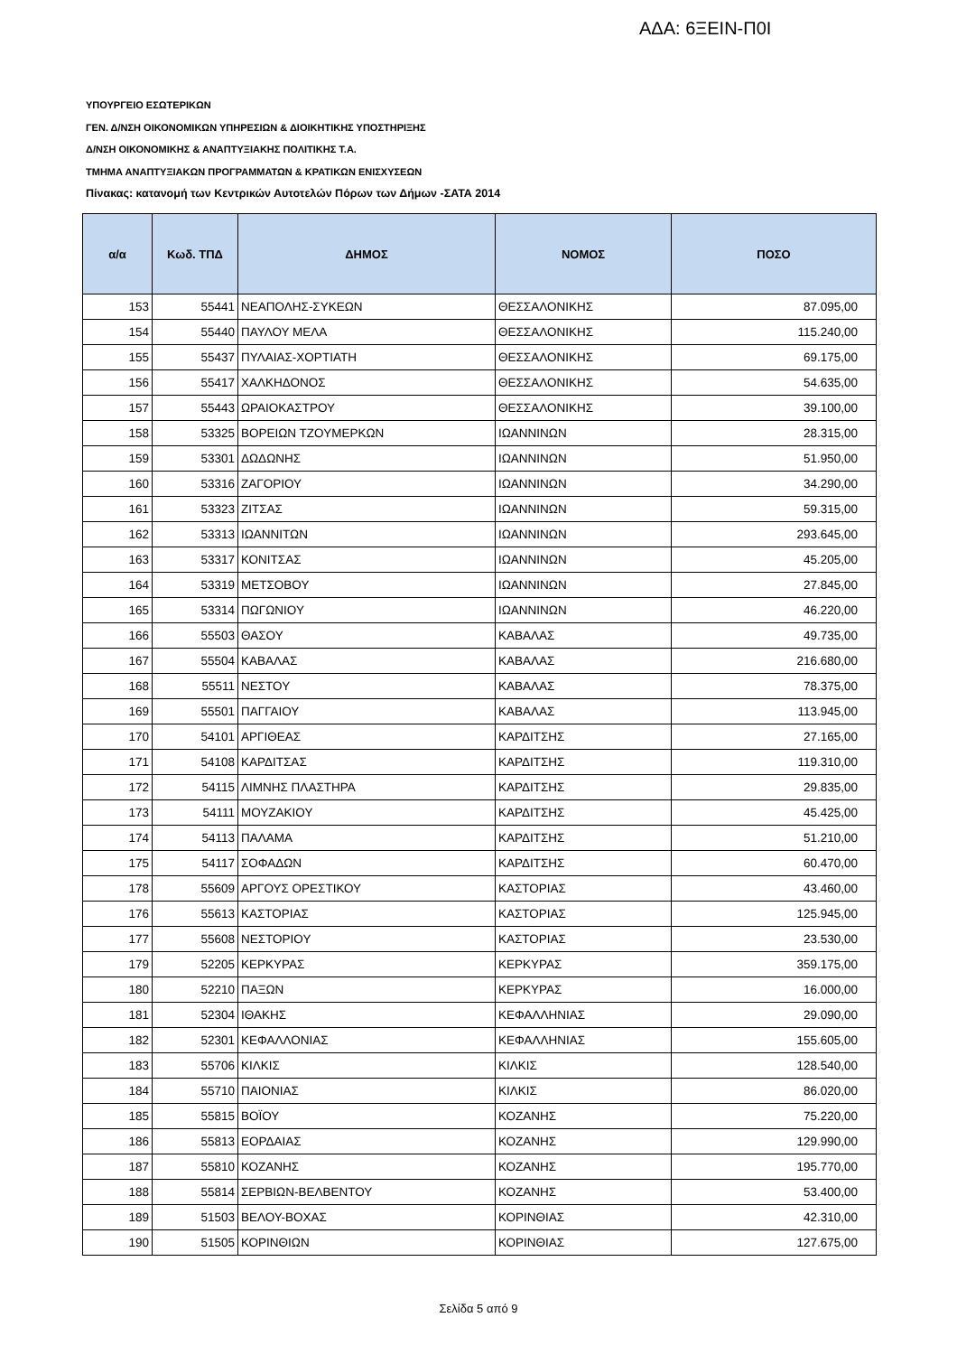ΑΔΑ: 6ΞΕΙΝ-Π0Ι
ΥΠΟΥΡΓΕΙΟ ΕΣΩΤΕΡΙΚΩΝ
ΓΕΝ. Δ/ΝΣΗ ΟΙΚΟΝΟΜΙΚΩΝ ΥΠΗΡΕΣΙΩΝ & ΔΙΟΙΚΗΤΙΚΗΣ ΥΠΟΣΤΗΡΙΞΗΣ
Δ/ΝΣΗ ΟΙΚΟΝΟΜΙΚΗΣ & ΑΝΑΠΤΥΞΙΑΚΗΣ ΠΟΛΙΤΙΚΗΣ Τ.Α.
ΤΜΗΜΑ ΑΝΑΠΤΥΞΙΑΚΩΝ ΠΡΟΓΡΑΜΜΑΤΩΝ & ΚΡΑΤΙΚΩΝ ΕΝΙΣΧΥΣΕΩΝ
Πίνακας: κατανομή των Κεντρικών Αυτοτελών Πόρων των Δήμων -ΣΑΤΑ 2014
| α/α | Κωδ. ΤΠΔ | ΔΗΜΟΣ | ΝΟΜΟΣ | ΠΟΣΟ |
| --- | --- | --- | --- | --- |
| 153 | 55441 | ΝΕΑΠΟΛΗΣ-ΣΥΚΕΩΝ | ΘΕΣΣΑΛΟΝΙΚΗΣ | 87.095,00 |
| 154 | 55440 | ΠΑΥΛΟΥ ΜΕΛΑ | ΘΕΣΣΑΛΟΝΙΚΗΣ | 115.240,00 |
| 155 | 55437 | ΠΥΛΑΙΑΣ-ΧΟΡΤΙΑΤΗ | ΘΕΣΣΑΛΟΝΙΚΗΣ | 69.175,00 |
| 156 | 55417 | ΧΑΛΚΗΔΟΝΟΣ | ΘΕΣΣΑΛΟΝΙΚΗΣ | 54.635,00 |
| 157 | 55443 | ΩΡΑΙΟΚΑΣΤΡΟΥ | ΘΕΣΣΑΛΟΝΙΚΗΣ | 39.100,00 |
| 158 | 53325 | ΒΟΡΕΙΩΝ ΤΖΟΥΜΕΡΚΩΝ | ΙΩΑΝΝΙΝΩΝ | 28.315,00 |
| 159 | 53301 | ΔΩΔΩΝΗΣ | ΙΩΑΝΝΙΝΩΝ | 51.950,00 |
| 160 | 53316 | ΖΑΓΟΡΙΟΥ | ΙΩΑΝΝΙΝΩΝ | 34.290,00 |
| 161 | 53323 | ΖΙΤΣΑΣ | ΙΩΑΝΝΙΝΩΝ | 59.315,00 |
| 162 | 53313 | ΙΩΑΝΝΙΤΩΝ | ΙΩΑΝΝΙΝΩΝ | 293.645,00 |
| 163 | 53317 | ΚΟΝΙΤΣΑΣ | ΙΩΑΝΝΙΝΩΝ | 45.205,00 |
| 164 | 53319 | ΜΕΤΣΟΒΟΥ | ΙΩΑΝΝΙΝΩΝ | 27.845,00 |
| 165 | 53314 | ΠΩΓΩΝΙΟΥ | ΙΩΑΝΝΙΝΩΝ | 46.220,00 |
| 166 | 55503 | ΘΑΣΟΥ | ΚΑΒΑΛΑΣ | 49.735,00 |
| 167 | 55504 | ΚΑΒΑΛΑΣ | ΚΑΒΑΛΑΣ | 216.680,00 |
| 168 | 55511 | ΝΕΣΤΟΥ | ΚΑΒΑΛΑΣ | 78.375,00 |
| 169 | 55501 | ΠΑΓΓΑΙΟΥ | ΚΑΒΑΛΑΣ | 113.945,00 |
| 170 | 54101 | ΑΡΓΙΘΕΑΣ | ΚΑΡΔΙΤΣΗΣ | 27.165,00 |
| 171 | 54108 | ΚΑΡΔΙΤΣΑΣ | ΚΑΡΔΙΤΣΗΣ | 119.310,00 |
| 172 | 54115 | ΛΙΜΝΗΣ ΠΛΑΣΤΗΡΑ | ΚΑΡΔΙΤΣΗΣ | 29.835,00 |
| 173 | 54111 | ΜΟΥΖΑΚΙΟΥ | ΚΑΡΔΙΤΣΗΣ | 45.425,00 |
| 174 | 54113 | ΠΑΛΑΜΑ | ΚΑΡΔΙΤΣΗΣ | 51.210,00 |
| 175 | 54117 | ΣΟΦΑΔΩΝ | ΚΑΡΔΙΤΣΗΣ | 60.470,00 |
| 178 | 55609 | ΑΡΓΟΥΣ ΟΡΕΣΤΙΚΟΥ | ΚΑΣΤΟΡΙΑΣ | 43.460,00 |
| 176 | 55613 | ΚΑΣΤΟΡΙΑΣ | ΚΑΣΤΟΡΙΑΣ | 125.945,00 |
| 177 | 55608 | ΝΕΣΤΟΡΙΟΥ | ΚΑΣΤΟΡΙΑΣ | 23.530,00 |
| 179 | 52205 | ΚΕΡΚΥΡΑΣ | ΚΕΡΚΥΡΑΣ | 359.175,00 |
| 180 | 52210 | ΠΑΞΩΝ | ΚΕΡΚΥΡΑΣ | 16.000,00 |
| 181 | 52304 | ΙΘΑΚΗΣ | ΚΕΦΑΛΛΗΝΙΑΣ | 29.090,00 |
| 182 | 52301 | ΚΕΦΑΛΛΟΝΙΑΣ | ΚΕΦΑΛΛΗΝΙΑΣ | 155.605,00 |
| 183 | 55706 | ΚΙΛΚΙΣ | ΚΙΛΚΙΣ | 128.540,00 |
| 184 | 55710 | ΠΑΙΟΝΙΑΣ | ΚΙΛΚΙΣ | 86.020,00 |
| 185 | 55815 | ΒΟΪΟΥ | ΚΟΖΑΝΗΣ | 75.220,00 |
| 186 | 55813 | ΕΟΡΔΑΙΑΣ | ΚΟΖΑΝΗΣ | 129.990,00 |
| 187 | 55810 | ΚΟΖΑΝΗΣ | ΚΟΖΑΝΗΣ | 195.770,00 |
| 188 | 55814 | ΣΕΡΒΙΩΝ-ΒΕΛΒΕΝΤΟΥ | ΚΟΖΑΝΗΣ | 53.400,00 |
| 189 | 51503 | ΒΕΛΟΥ-ΒΟΧΑΣ | ΚΟΡΙΝΘΙΑΣ | 42.310,00 |
| 190 | 51505 | ΚΟΡΙΝΘΙΩΝ | ΚΟΡΙΝΘΙΑΣ | 127.675,00 |
Σελίδα 5 από 9